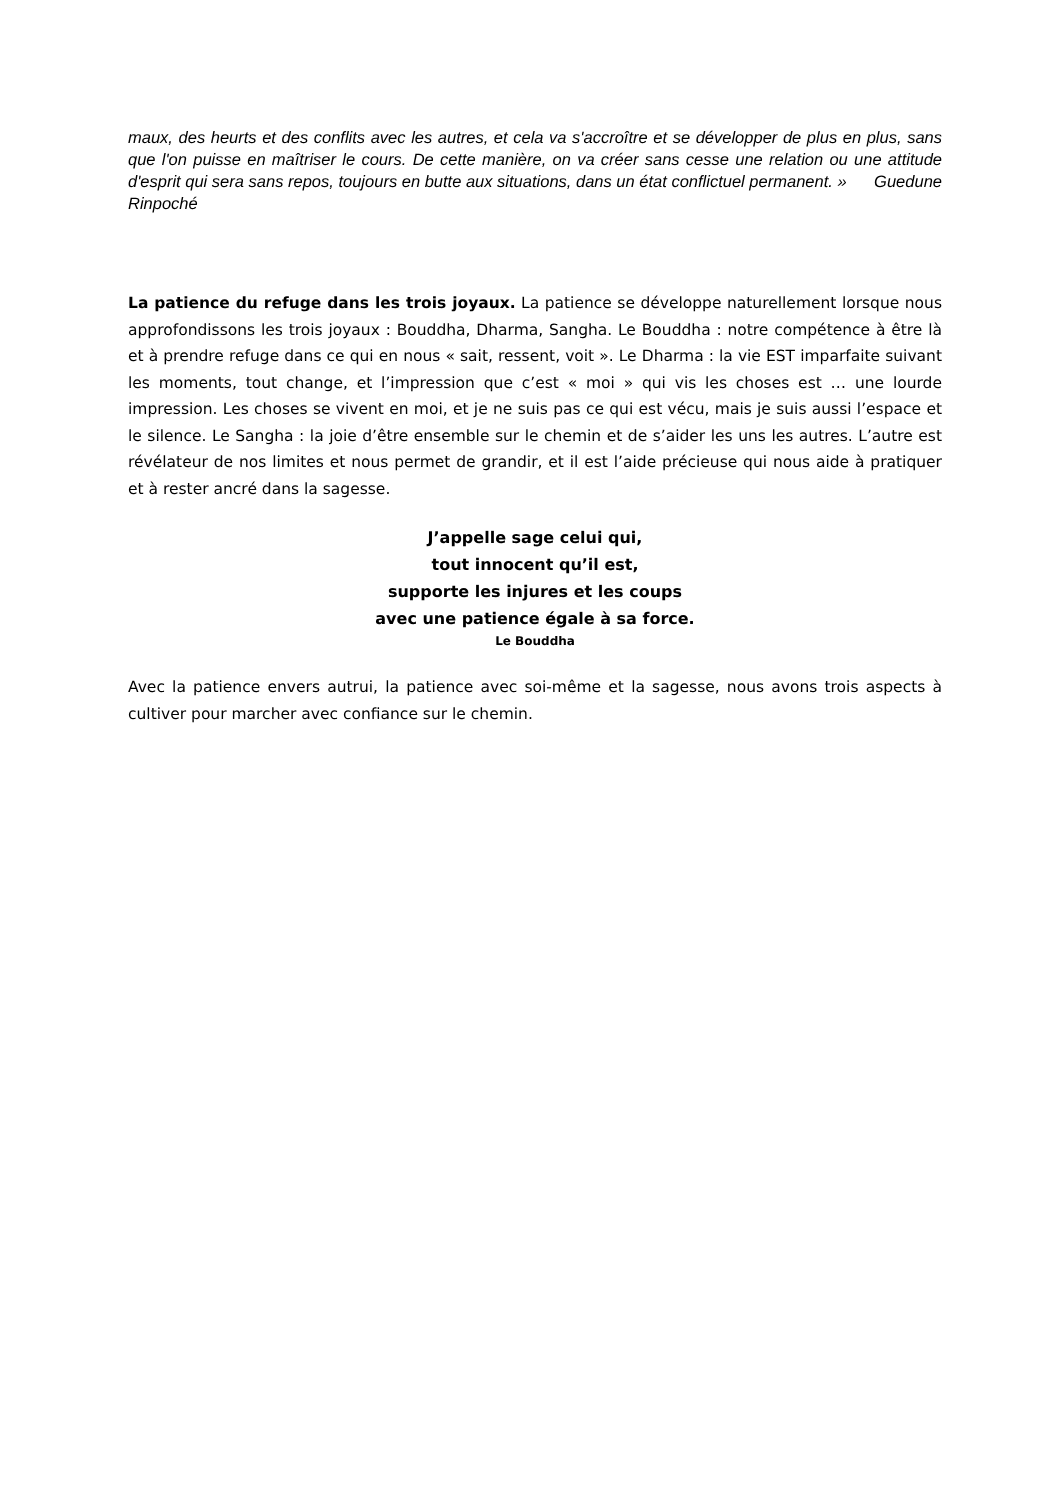maux, des heurts et des conflits avec les autres, et cela va s'accroître et se développer de plus en plus, sans que l'on puisse en maîtriser le cours. De cette manière, on va créer sans cesse une relation ou une attitude d'esprit qui sera sans repos, toujours en butte aux situations, dans un état conflictuel permanent. » Guedune Rinpoché
La patience du refuge dans les trois joyaux. La patience se développe naturellement lorsque nous approfondissons les trois joyaux : Bouddha, Dharma, Sangha. Le Bouddha : notre compétence à être là et à prendre refuge dans ce qui en nous « sait, ressent, voit ». Le Dharma : la vie EST imparfaite suivant les moments, tout change, et l’impression que c’est « moi » qui vis les choses est … une lourde impression. Les choses se vivent en moi, et je ne suis pas ce qui est vécu, mais je suis aussi l’espace et le silence. Le Sangha : la joie d’être ensemble sur le chemin et de s’aider les uns les autres. L’autre est révélateur de nos limites et nous permet de grandir, et il est l’aide précieuse qui nous aide à pratiquer et à rester ancré dans la sagesse.
J’appelle sage celui qui,
tout innocent qu’il est,
supporte les injures et les coups
avec une patience égale à sa force.
Le Bouddha
Avec la patience envers autrui, la patience avec soi-même et la sagesse, nous avons trois aspects à cultiver pour marcher avec confiance sur le chemin.